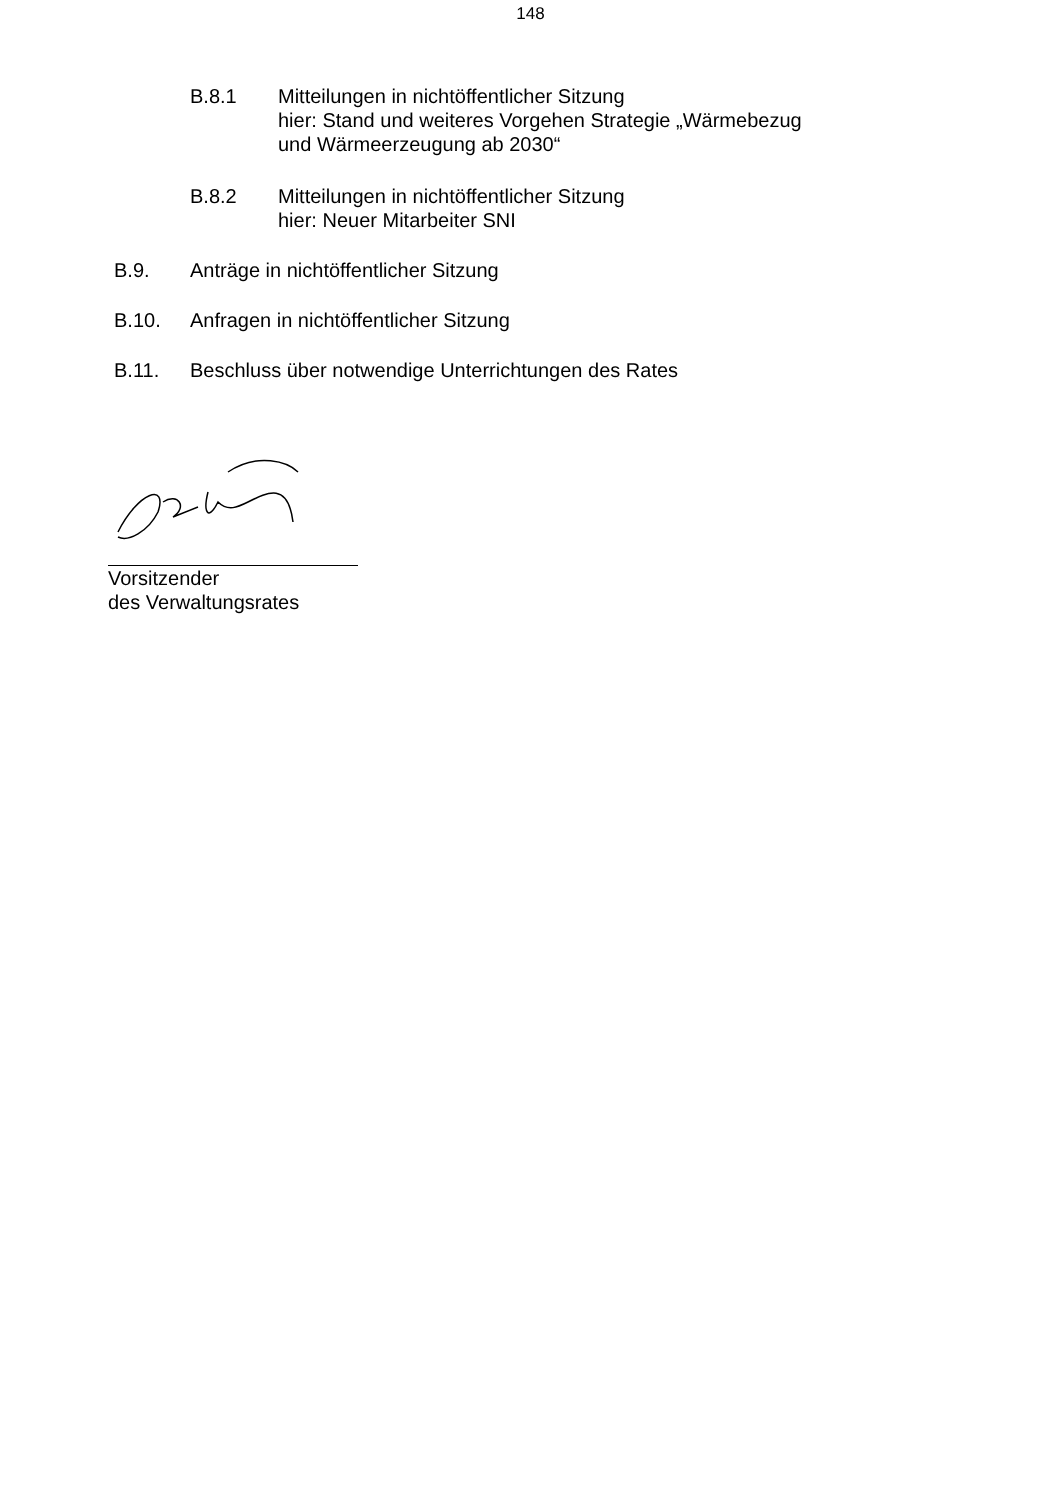148
B.8.1 Mitteilungen in nichtöffentlicher Sitzung
hier: Stand und weiteres Vorgehen Strategie „Wärmebezug
und Wärmeerzeugung ab 2030“
B.8.2 Mitteilungen in nichtöffentlicher Sitzung
hier: Neuer Mitarbeiter SNI
B.9. Anträge in nichtöffentlicher Sitzung
B.10. Anfragen in nichtöffentlicher Sitzung
B.11. Beschluss über notwendige Unterrichtungen des Rates
Vorsitzender
des Verwaltungsrates